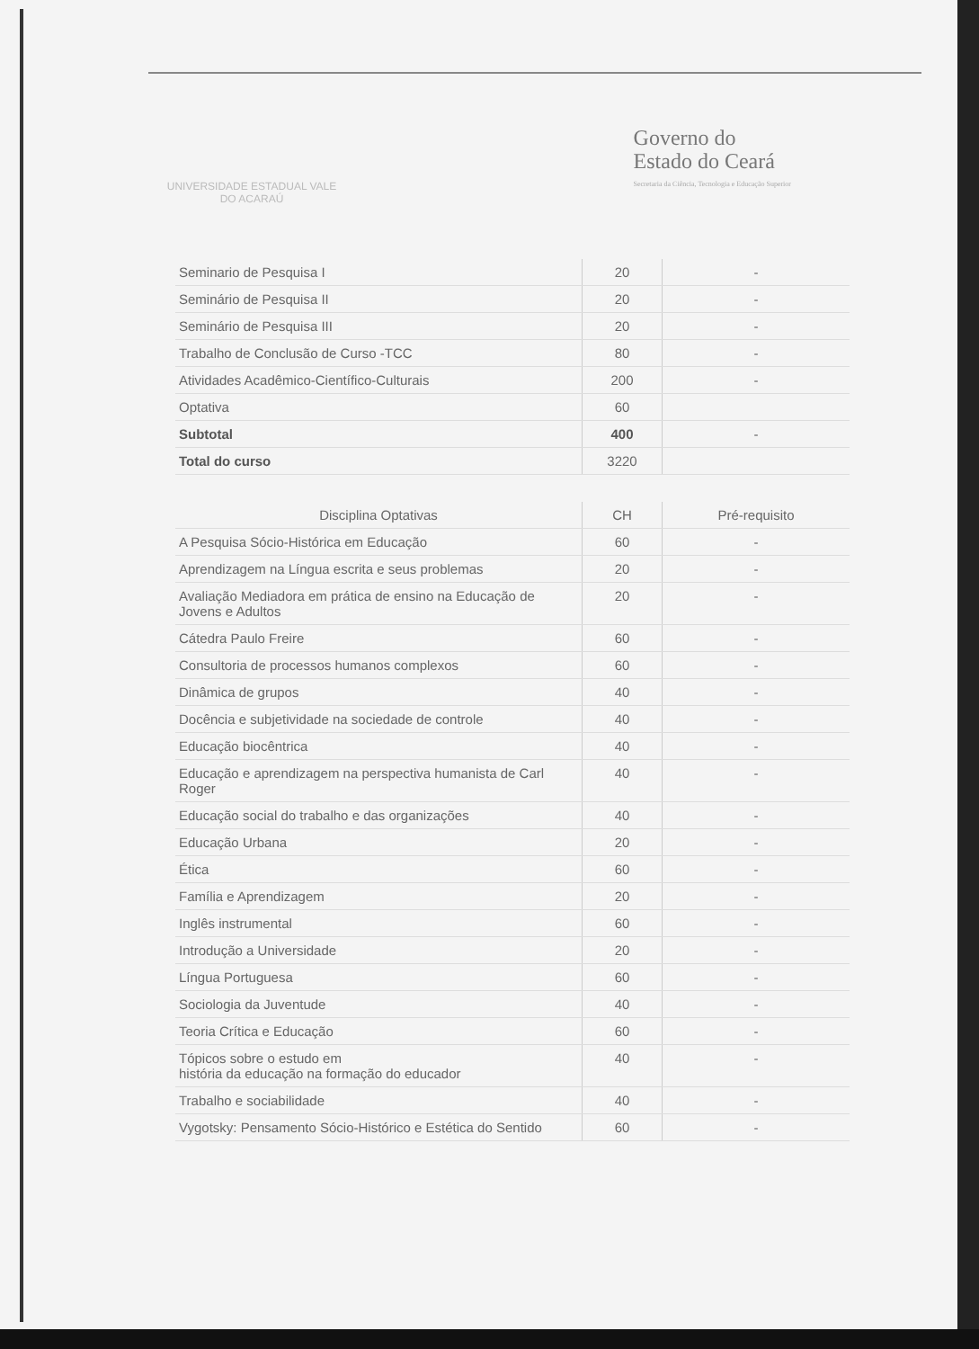UNIVERSIDADE ESTADUAL VALE DO ACARAÚ
Governo do
Estado do Ceará
Secretaria da Ciência, Tecnologia e Educação Superior
| Seminario de Pesquisa I | 20 | - |
| Seminário de Pesquisa II | 20 | - |
| Seminário de Pesquisa III | 20 | - |
| Trabalho de Conclusão de Curso -TCC | 80 | - |
| Atividades Acadêmico-Científico-Culturais | 200 | - |
| Optativa | 60 | |
| Subtotal | 400 | - |
| Total do curso | 3220 | |
| Disciplina Optativas | CH | Pré-requisito |
| --- | --- | --- |
| A Pesquisa Sócio-Histórica em Educação | 60 | - |
| Aprendizagem na Língua escrita e seus problemas | 20 | - |
| Avaliação Mediadora em prática de ensino na Educação de Jovens e Adultos | 20 | - |
| Cátedra Paulo Freire | 60 | - |
| Consultoria de processos humanos complexos | 60 | - |
| Dinâmica de grupos | 40 | - |
| Docência e subjetividade na sociedade de controle | 40 | - |
| Educação biocêntrica | 40 | - |
| Educação e aprendizagem na perspectiva humanista de Carl Roger | 40 | - |
| Educação social do trabalho e das organizações | 40 | - |
| Educação Urbana | 20 | - |
| Ética | 60 | - |
| Família e Aprendizagem | 20 | - |
| Inglês instrumental | 60 | - |
| Introdução a Universidade | 20 | - |
| Língua Portuguesa | 60 | - |
| Sociologia da Juventude | 40 | - |
| Teoria Crítica e Educação | 60 | - |
| Tópicos sobre o estudo em história da educação na formação do educador | 40 | - |
| Trabalho e sociabilidade | 40 | - |
| Vygotsky: Pensamento Sócio-Histórico e Estética do Sentido | 60 | - |